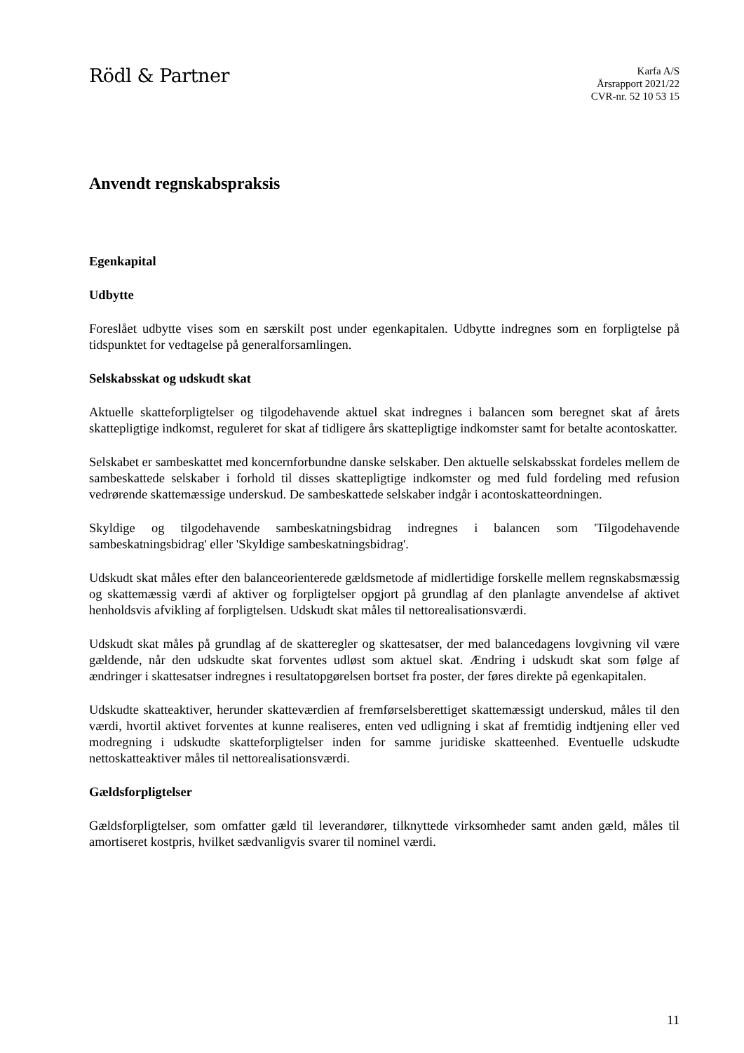Rödl & Partner
Karfa A/S
Årsrapport 2021/22
CVR-nr. 52 10 53 15
Anvendt regnskabspraksis
Egenkapital
Udbytte
Foreslået udbytte vises som en særskilt post under egenkapitalen. Udbytte indregnes som en forpligtelse på tidspunktet for vedtagelse på generalforsamlingen.
Selskabsskat og udskudt skat
Aktuelle skatteforpligtelser og tilgodehavende aktuel skat indregnes i balancen som beregnet skat af årets skattepligtige indkomst, reguleret for skat af tidligere års skattepligtige indkomster samt for betalte acontoskatter.
Selskabet er sambeskattet med koncernforbundne danske selskaber. Den aktuelle selskabsskat fordeles mellem de sambeskattede selskaber i forhold til disses skattepligtige indkomster og med fuld fordeling med refusion vedrørende skattemæssige underskud. De sambeskattede selskaber indgår i acontoskatteordningen.
Skyldige og tilgodehavende sambeskatningsbidrag indregnes i balancen som 'Tilgodehavende sambeskatningsbidrag' eller 'Skyldige sambeskatningsbidrag'.
Udskudt skat måles efter den balanceorienterede gældsmetode af midlertidige forskelle mellem regnskabsmæssig og skattemæssig værdi af aktiver og forpligtelser opgjort på grundlag af den planlagte anvendelse af aktivet henholdsvis afvikling af forpligtelsen. Udskudt skat måles til nettorealisationsværdi.
Udskudt skat måles på grundlag af de skatteregler og skattesatser, der med balancedagens lovgivning vil være gældende, når den udskudte skat forventes udløst som aktuel skat. Ændring i udskudt skat som følge af ændringer i skattesatser indregnes i resultatopgørelsen bortset fra poster, der føres direkte på egenkapitalen.
Udskudte skatteaktiver, herunder skatteværdien af fremførselsberettiget skattemæssigt underskud, måles til den værdi, hvortil aktivet forventes at kunne realiseres, enten ved udligning i skat af fremtidig indtjening eller ved modregning i udskudte skatteforpligtelser inden for samme juridiske skatteenhed. Eventuelle udskudte nettoskatteaktiver måles til nettorealisationsværdi.
Gældsforpligtelser
Gældsforpligtelser, som omfatter gæld til leverandører, tilknyttede virksomheder samt anden gæld, måles til amortiseret kostpris, hvilket sædvanligvis svarer til nominel værdi.
11